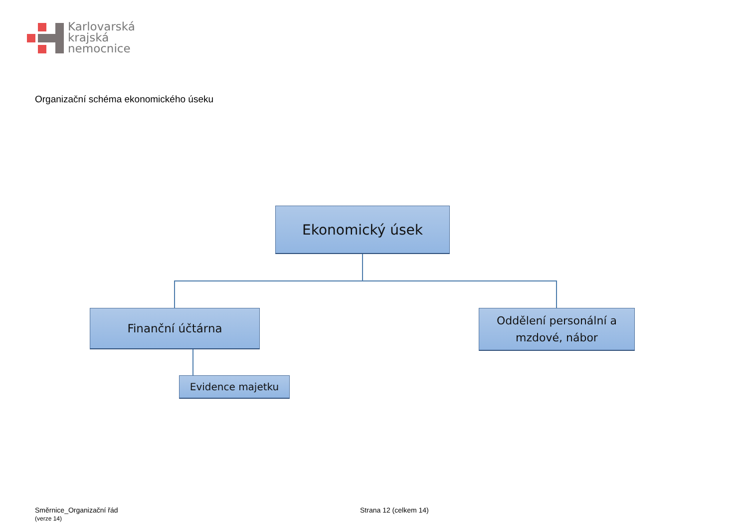Karlovarská
krajská
nemocnice
Organizační schéma ekonomického úseku
Ekonomický úsek
Finanční účtárna
Oddělení personální a
mzdové, nábor
Evidence majetku
Směrnice_Organizační řád
(verze 14)
Strana 12 (celkem 14)